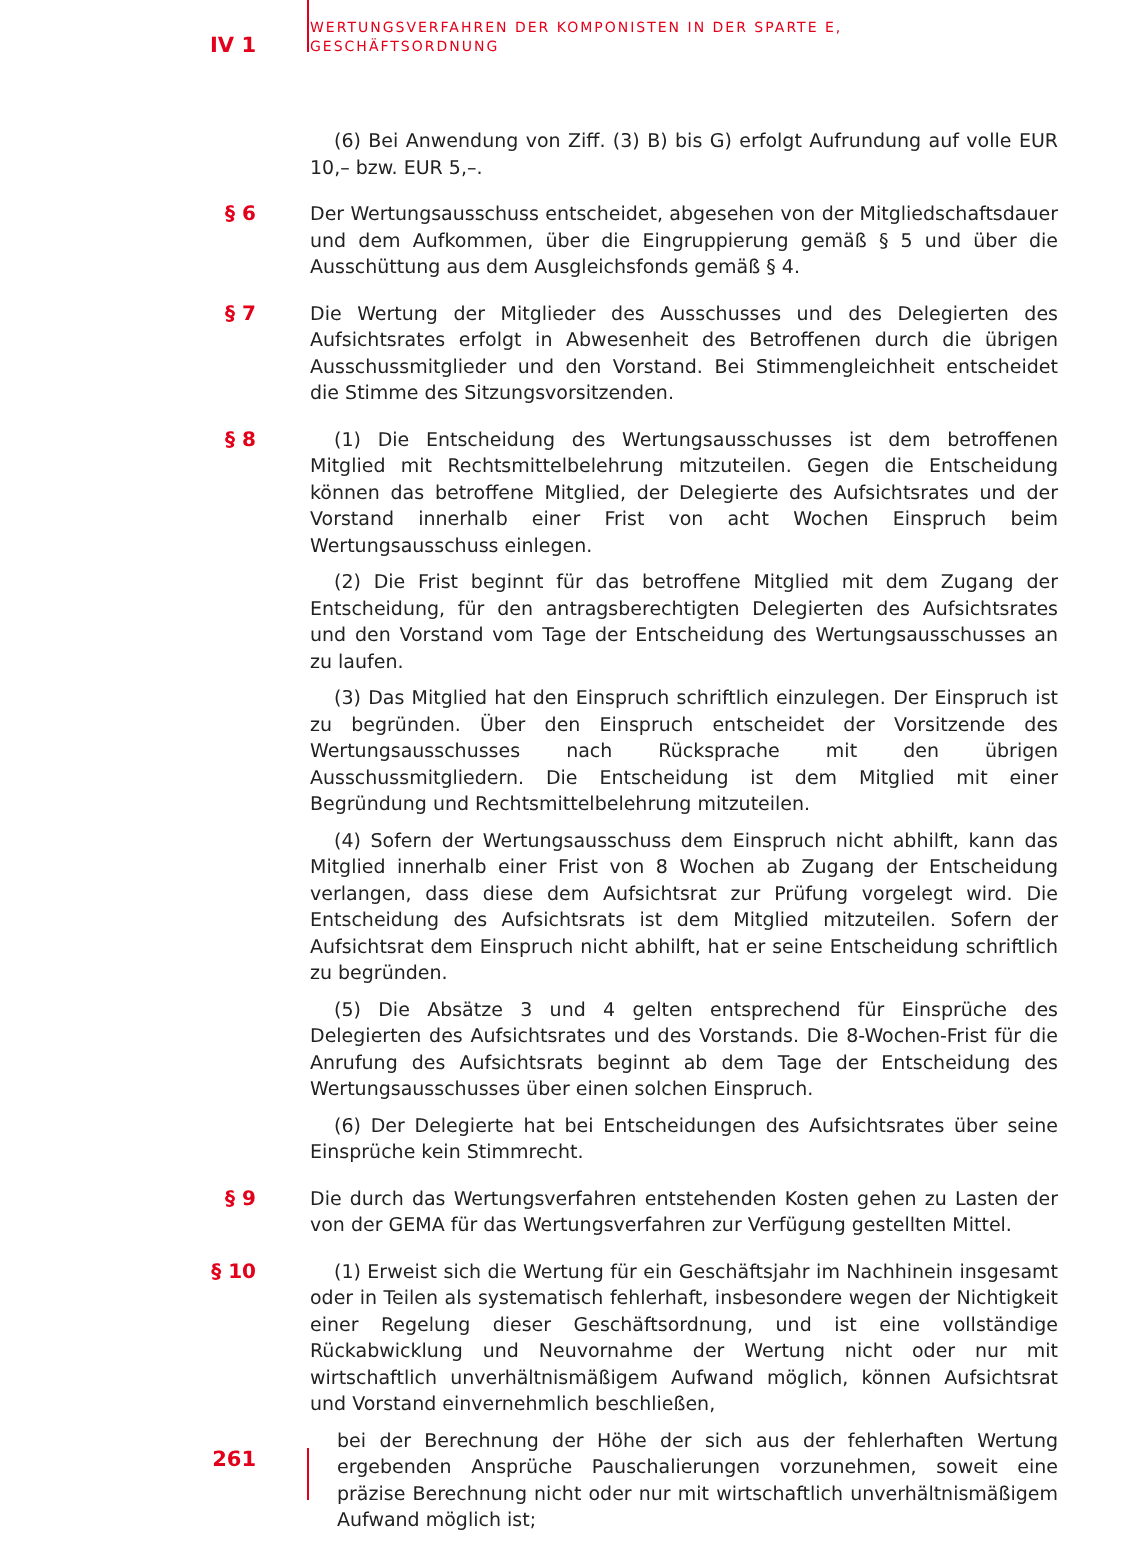IV 1
WERTUNGSVERFAHREN DER KOMPONISTEN IN DER SPARTE E,
GESCHÄFTSORDNUNG
(6) Bei Anwendung von Ziff. (3) B) bis G) erfolgt Aufrundung auf volle EUR 10,– bzw. EUR 5,–.
§ 6
Der Wertungsausschuss entscheidet, abgesehen von der Mitgliedschaftsdauer und dem Aufkommen, über die Eingruppierung gemäß § 5 und über die Ausschüttung aus dem Ausgleichsfonds gemäß § 4.
§ 7
Die Wertung der Mitglieder des Ausschusses und des Delegierten des Aufsichtsrates erfolgt in Abwesenheit des Betroffenen durch die übrigen Ausschussmitglieder und den Vorstand. Bei Stimmengleichheit entscheidet die Stimme des Sitzungsvorsitzenden.
§ 8
(1) Die Entscheidung des Wertungsausschusses ist dem betroffenen Mitglied mit Rechtsmittelbelehrung mitzuteilen. Gegen die Entscheidung können das betroffene Mitglied, der Delegierte des Aufsichtsrates und der Vorstand innerhalb einer Frist von acht Wochen Einspruch beim Wertungsausschuss einlegen.
(2) Die Frist beginnt für das betroffene Mitglied mit dem Zugang der Entscheidung, für den antragsberechtigten Delegierten des Aufsichtsrates und den Vorstand vom Tage der Entscheidung des Wertungsausschusses an zu laufen.
(3) Das Mitglied hat den Einspruch schriftlich einzulegen. Der Einspruch ist zu begründen. Über den Einspruch entscheidet der Vorsitzende des Wertungsausschusses nach Rücksprache mit den übrigen Ausschussmitgliedern. Die Entscheidung ist dem Mitglied mit einer Begründung und Rechtsmittelbelehrung mitzuteilen.
(4) Sofern der Wertungsausschuss dem Einspruch nicht abhilft, kann das Mitglied innerhalb einer Frist von 8 Wochen ab Zugang der Entscheidung verlangen, dass diese dem Aufsichtsrat zur Prüfung vorgelegt wird. Die Entscheidung des Aufsichtsrats ist dem Mitglied mitzuteilen. Sofern der Aufsichtsrat dem Einspruch nicht abhilft, hat er seine Entscheidung schriftlich zu begründen.
(5) Die Absätze 3 und 4 gelten entsprechend für Einsprüche des Delegierten des Aufsichtsrates und des Vorstands. Die 8-Wochen-Frist für die Anrufung des Aufsichtsrats beginnt ab dem Tage der Entscheidung des Wertungsausschusses über einen solchen Einspruch.
(6) Der Delegierte hat bei Entscheidungen des Aufsichtsrates über seine Einsprüche kein Stimmrecht.
§ 9
Die durch das Wertungsverfahren entstehenden Kosten gehen zu Lasten der von der GEMA für das Wertungsverfahren zur Verfügung gestellten Mittel.
§ 10
(1) Erweist sich die Wertung für ein Geschäftsjahr im Nachhinein insgesamt oder in Teilen als systematisch fehlerhaft, insbesondere wegen der Nichtigkeit einer Regelung dieser Geschäftsordnung, und ist eine vollständige Rückabwicklung und Neuvornahme der Wertung nicht oder nur mit wirtschaftlich unverhältnismäßigem Aufwand möglich, können Aufsichtsrat und Vorstand einvernehmlich beschließen,
bei der Berechnung der Höhe der sich aus der fehlerhaften Wertung ergebenden Ansprüche Pauschalierungen vorzunehmen, soweit eine präzise Berechnung nicht oder nur mit wirtschaftlich unverhältnismäßigem Aufwand möglich ist;
261